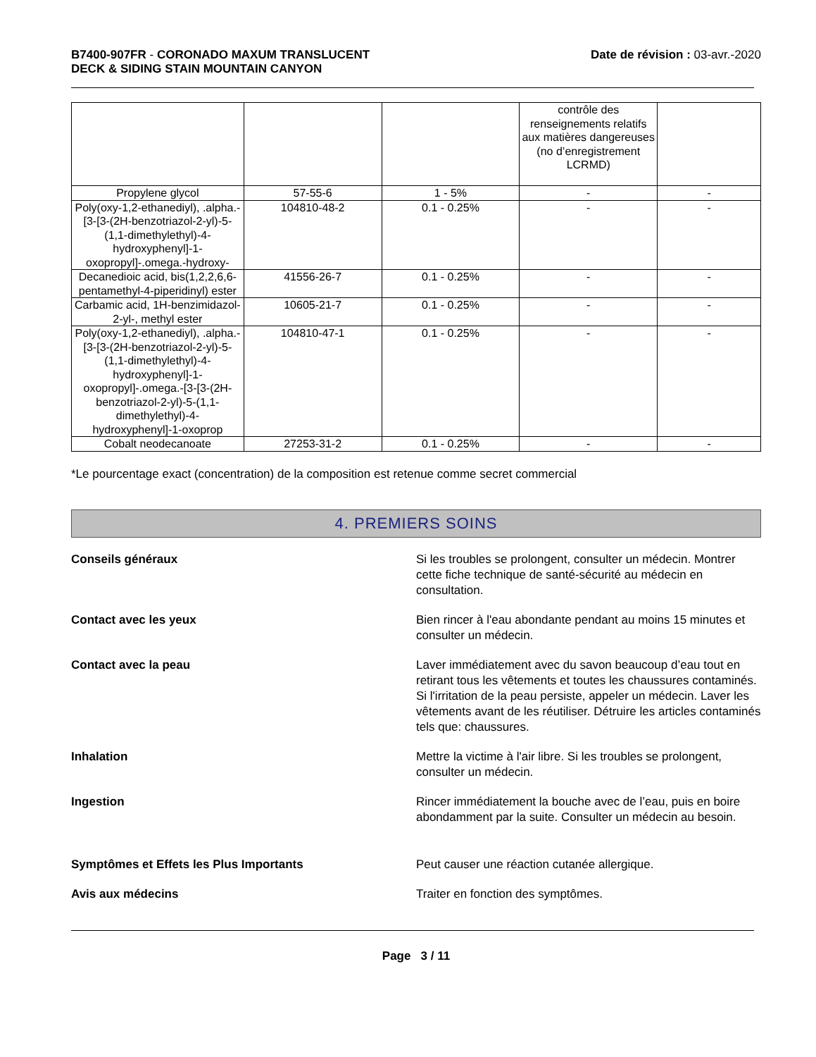B7400-907FR - CORONADO MAXUM TRANSLUCENT
DECK & SIDING STAIN MOUNTAIN CANYON
Date de révision : 03-avr.-2020
| | | | contrôle des renseignements relatifs aux matières dangereuses (no d’enregistrement LCRMD) | |
| Propylene glycol | 57-55-6 | 1 - 5% | - | - |
| Poly(oxy-1,2-ethanediyl), .alpha.-[3-[3-(2H-benzotriazol-2-yl)-5-(1,1-dimethylethyl)-4-hydroxyphenyl]-1-oxopropyl]-.omega.-hydroxy- | 104810-48-2 | 0.1 - 0.25% | - | - |
| Decanedioic acid, bis(1,2,2,6,6-pentamethyl-4-piperidinyl) ester | 41556-26-7 | 0.1 - 0.25% | - | - |
| Carbamic acid, 1H-benzimidazol-2-yl-, methyl ester | 10605-21-7 | 0.1 - 0.25% | - | - |
| Poly(oxy-1,2-ethanediyl), .alpha.-[3-[3-(2H-benzotriazol-2-yl)-5-(1,1-dimethylethyl)-4-hydroxyphenyl]-1-oxopropyl]-.omega.-[3-[3-(2H-benzotriazol-2-yl)-5-(1,1-dimethylethyl)-4-hydroxyphenyl]-1-oxoprop | 104810-47-1 | 0.1 - 0.25% | - | - |
| Cobalt neodecanoate | 27253-31-2 | 0.1 - 0.25% | - | - |
*Le pourcentage exact (concentration) de la composition est retenue comme secret commercial
4. PREMIERS SOINS
Conseils généraux Si les troubles se prolongent, consulter un médecin. Montrer cette fiche technique de santé-sécurité au médecin en consultation.
Contact avec les yeux Bien rincer à l'eau abondante pendant au moins 15 minutes et consulter un médecin.
Contact avec la peau Laver immédiatement avec du savon beaucoup d’eau tout en retirant tous les vêtements et toutes les chaussures contaminés. Si l'irritation de la peau persiste, appeler un médecin. Laver les vêtements avant de les réutiliser. Détruire les articles contaminés tels que: chaussures.
Inhalation Mettre la victime à l'air libre. Si les troubles se prolongent, consulter un médecin.
Ingestion Rincer immédiatement la bouche avec de l’eau, puis en boire abondamment par la suite. Consulter un médecin au besoin.
Symptômes et Effets les Plus Importants Peut causer une réaction cutanée allergique.
Avis aux médecins Traiter en fonction des symptômes.
Page 3 / 11